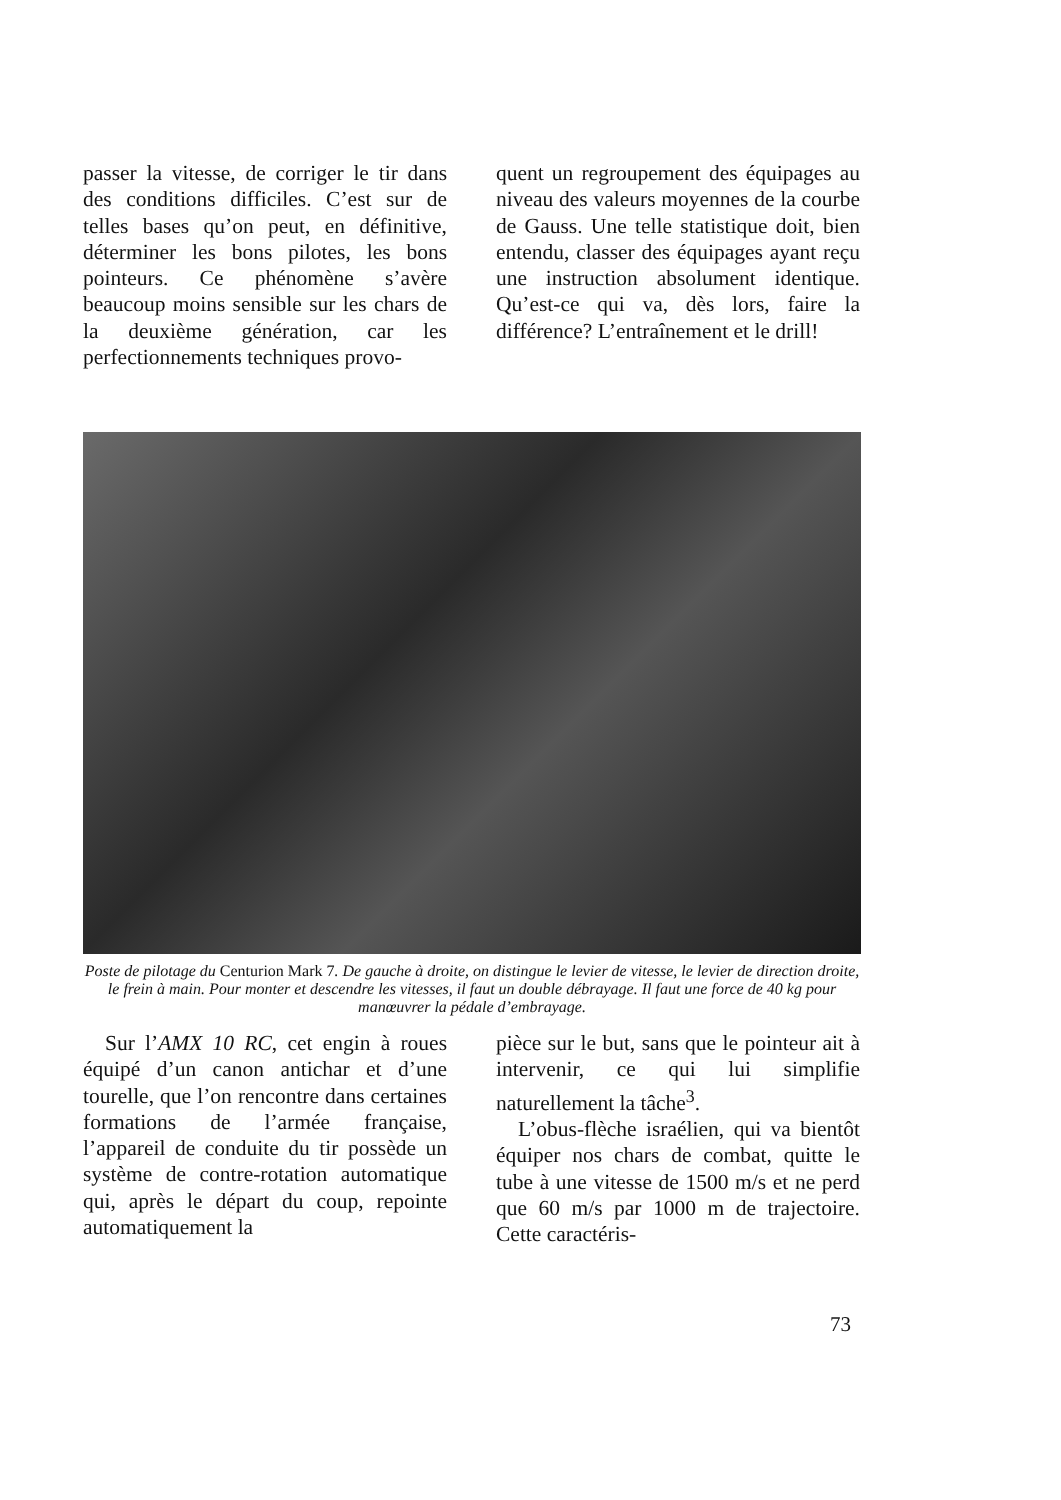passer la vitesse, de corriger le tir dans des conditions difficiles. C’est sur de telles bases qu’on peut, en définitive, déterminer les bons pilotes, les bons pointeurs. Ce phénomène s’avère beaucoup moins sensible sur les chars de la deuxième génération, car les perfectionnements techniques provo-
quent un regroupement des équipages au niveau des valeurs moyennes de la courbe de Gauss. Une telle statistique doit, bien entendu, classer des équipages ayant reçu une instruction absolument identique. Qu’est-ce qui va, dès lors, faire la différence? L’entraînement et le drill!
Poste de pilotage du Centurion Mark 7. De gauche à droite, on distingue le levier de vitesse, le levier de direction droite, le frein à main. Pour monter et descendre les vitesses, il faut un double débrayage. Il faut une force de 40 kg pour manœuvrer la pédale d’embrayage.
Sur l’AMX 10 RC, cet engin à roues équipé d’un canon antichar et d’une tourelle, que l’on rencontre dans certaines formations de l’armée française, l’appareil de conduite du tir possède un système de contre-rotation automatique qui, après le départ du coup, repointe automatiquement la
pièce sur le but, sans que le pointeur ait à intervenir, ce qui lui simplifie naturellement la tâche<sup>3</sup>.
L’obus-flèche israélien, qui va bientôt équiper nos chars de combat, quitte le tube à une vitesse de 1500 m/s et ne perd que 60 m/s par 1000 m de trajectoire. Cette caractéris-
73